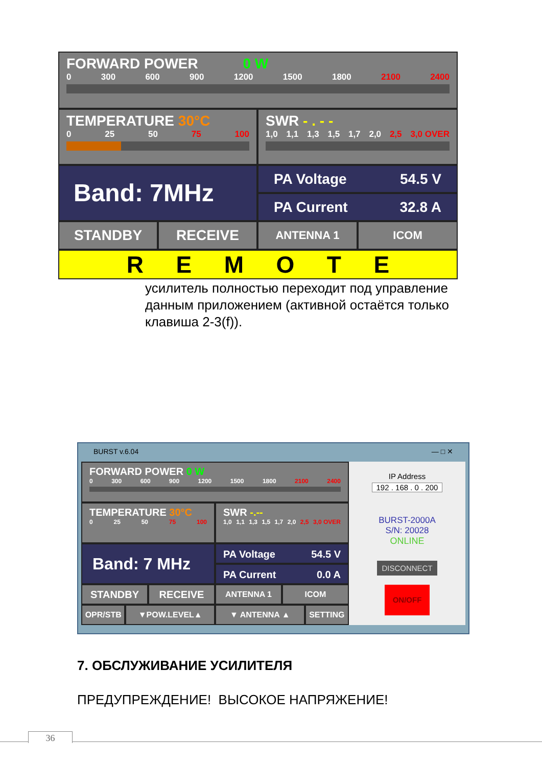FORWARD POWER 0 W
0 300 600 900 1200 1500 1800 2100 2400
TEMPERATURE 30°C
0 25 50 75 100
SWR - . - -
1,0 1,1 1,3 1,5 1,7 2,0 2,5 3,0 OVER
Band: 7MHz
PA Voltage 54.5 V
PA Current 32.8 A
STANDBY RECEIVE
ANTENNA 1 ICOM
REMOTE
усилитель полностью переходит под управление данным приложением (активной остаётся только клавиша 2-3(f)).
BURST v.6.04 — □ ✕
FORWARD POWER 0 W
0 300 600 900 1200 1500 1800 2100 2400
TEMPERATURE 30°C
0 25 50 75 100
SWR -.--
1,0 1,1 1,3 1,5 1,7 2,0 2,5 3,0 OVER
Band: 7 MHz
PA Voltage 54.5 V
PA Current 0.0 A
STANDBY RECEIVE
ANTENNA 1 ICOM
OPR/STB ▼POW.LEVEL▲ ▼ ANTENNA ▲ SETTING
IP Address
192 . 168 . 0 . 200
BURST-2000A
S/N: 20028
ONLINE
DISCONNECT
ON/OFF
7. ОБСЛУЖИВАНИЕ УСИЛИТЕЛЯ
ПРЕДУПРЕЖДЕНИЕ! ВЫСОКОЕ НАПРЯЖЕНИЕ!
36